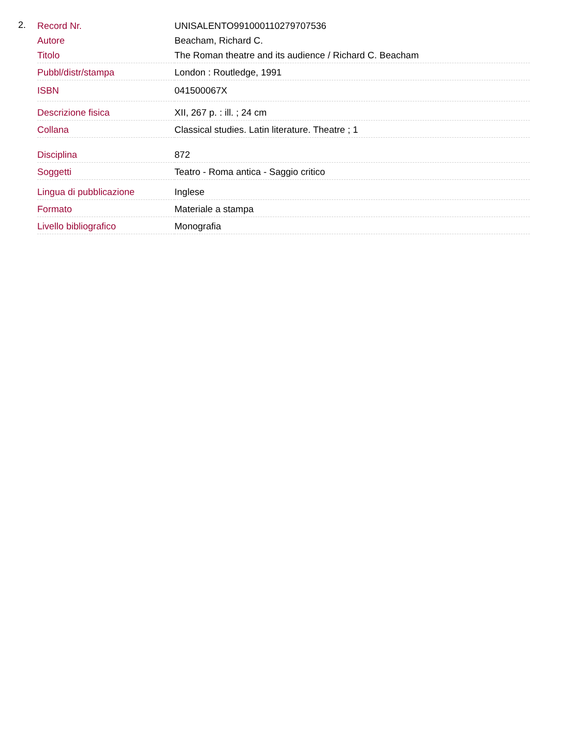2.
| Record Nr. | UNISALENTO991000110279707536 |
| Autore | Beacham, Richard C. |
| Titolo | The Roman theatre and its audience / Richard C. Beacham |
| Pubbl/distr/stampa | London : Routledge, 1991 |
| ISBN | 041500067X |
| Descrizione fisica | XII, 267 p. : ill. ; 24 cm |
| Collana | Classical studies. Latin literature. Theatre ; 1 |
| Disciplina | 872 |
| Soggetti | Teatro - Roma antica - Saggio critico |
| Lingua di pubblicazione | Inglese |
| Formato | Materiale a stampa |
| Livello bibliografico | Monografia |